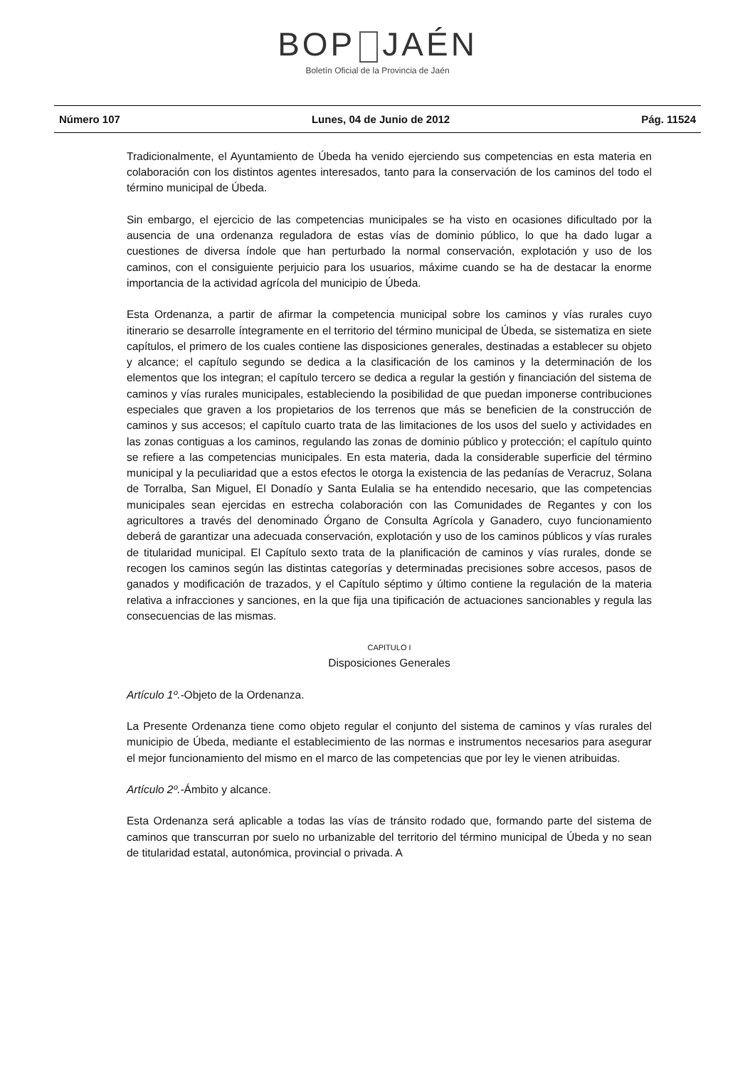BOP JAÉN
Boletín Oficial de la Provincia de Jaén
Número 107 Lunes, 04 de Junio de 2012 Pág. 11524
Tradicionalmente, el Ayuntamiento de Úbeda ha venido ejerciendo sus competencias en esta materia en colaboración con los distintos agentes interesados, tanto para la conservación de los caminos del todo el término municipal de Úbeda.
Sin embargo, el ejercicio de las competencias municipales se ha visto en ocasiones dificultado por la ausencia de una ordenanza reguladora de estas vías de dominio público, lo que ha dado lugar a cuestiones de diversa índole que han perturbado la normal conservación, explotación y uso de los caminos, con el consiguiente perjuicio para los usuarios, máxime cuando se ha de destacar la enorme importancia de la actividad agrícola del municipio de Úbeda.
Esta Ordenanza, a partir de afirmar la competencia municipal sobre los caminos y vías rurales cuyo itinerario se desarrolle íntegramente en el territorio del término municipal de Úbeda, se sistematiza en siete capítulos, el primero de los cuales contiene las disposiciones generales, destinadas a establecer su objeto y alcance; el capítulo segundo se dedica a la clasificación de los caminos y la determinación de los elementos que los integran; el capítulo tercero se dedica a regular la gestión y financiación del sistema de caminos y vías rurales municipales, estableciendo la posibilidad de que puedan imponerse contribuciones especiales que graven a los propietarios de los terrenos que más se beneficien de la construcción de caminos y sus accesos; el capítulo cuarto trata de las limitaciones de los usos del suelo y actividades en las zonas contiguas a los caminos, regulando las zonas de dominio público y protección; el capítulo quinto se refiere a las competencias municipales. En esta materia, dada la considerable superficie del término municipal y la peculiaridad que a estos efectos le otorga la existencia de las pedanías de Veracruz, Solana de Torralba, San Miguel, El Donadío y Santa Eulalia se ha entendido necesario, que las competencias municipales sean ejercidas en estrecha colaboración con las Comunidades de Regantes y con los agricultores a través del denominado Órgano de Consulta Agrícola y Ganadero, cuyo funcionamiento deberá de garantizar una adecuada conservación, explotación y uso de los caminos públicos y vías rurales de titularidad municipal. El Capítulo sexto trata de la planificación de caminos y vías rurales, donde se recogen los caminos según las distintas categorías y determinadas precisiones sobre accesos, pasos de ganados y modificación de trazados, y el Capítulo séptimo y último contiene la regulación de la materia relativa a infracciones y sanciones, en la que fija una tipificación de actuaciones sancionables y regula las consecuencias de las mismas.
CAPITULO I
Disposiciones Generales
Artículo 1º.-Objeto de la Ordenanza.
La Presente Ordenanza tiene como objeto regular el conjunto del sistema de caminos y vías rurales del municipio de Úbeda, mediante el establecimiento de las normas e instrumentos necesarios para asegurar el mejor funcionamiento del mismo en el marco de las competencias que por ley le vienen atribuidas.
Artículo 2º.-Ámbito y alcance.
Esta Ordenanza será aplicable a todas las vías de tránsito rodado que, formando parte del sistema de caminos que transcurran por suelo no urbanizable del territorio del término municipal de Úbeda y no sean de titularidad estatal, autonómica, provincial o privada. A